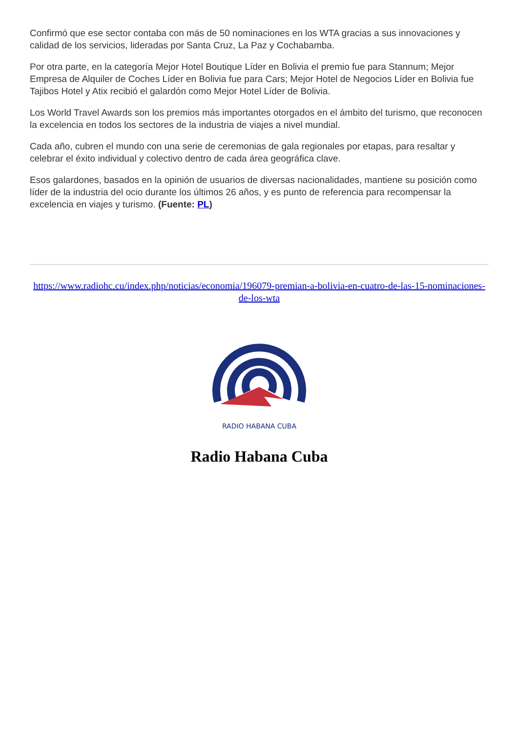Confirmó que ese sector contaba con más de 50 nominaciones en los WTA gracias a sus innovaciones y calidad de los servicios, lideradas por Santa Cruz, La Paz y Cochabamba.
Por otra parte, en la categoría Mejor Hotel Boutique Líder en Bolivia el premio fue para Stannum; Mejor Empresa de Alquiler de Coches Líder en Bolivia fue para Cars; Mejor Hotel de Negocios Líder en Bolivia fue Tajibos Hotel y Atix recibió el galardón como Mejor Hotel Líder de Bolivia.
Los World Travel Awards son los premios más importantes otorgados en el ámbito del turismo, que reconocen la excelencia en todos los sectores de la industria de viajes a nivel mundial.
Cada año, cubren el mundo con una serie de ceremonias de gala regionales por etapas, para resaltar y celebrar el éxito individual y colectivo dentro de cada área geográfica clave.
Esos galardones, basados en la opinión de usuarios de diversas nacionalidades, mantiene su posición como líder de la industria del ocio durante los últimos 26 años, y es punto de referencia para recompensar la excelencia en viajes y turismo. (Fuente: PL)
https://www.radiohc.cu/index.php/noticias/economia/196079-premian-a-bolivia-en-cuatro-de-las-15-nominaciones-de-los-wta
RADIO HABANA CUBA
Radio Habana Cuba